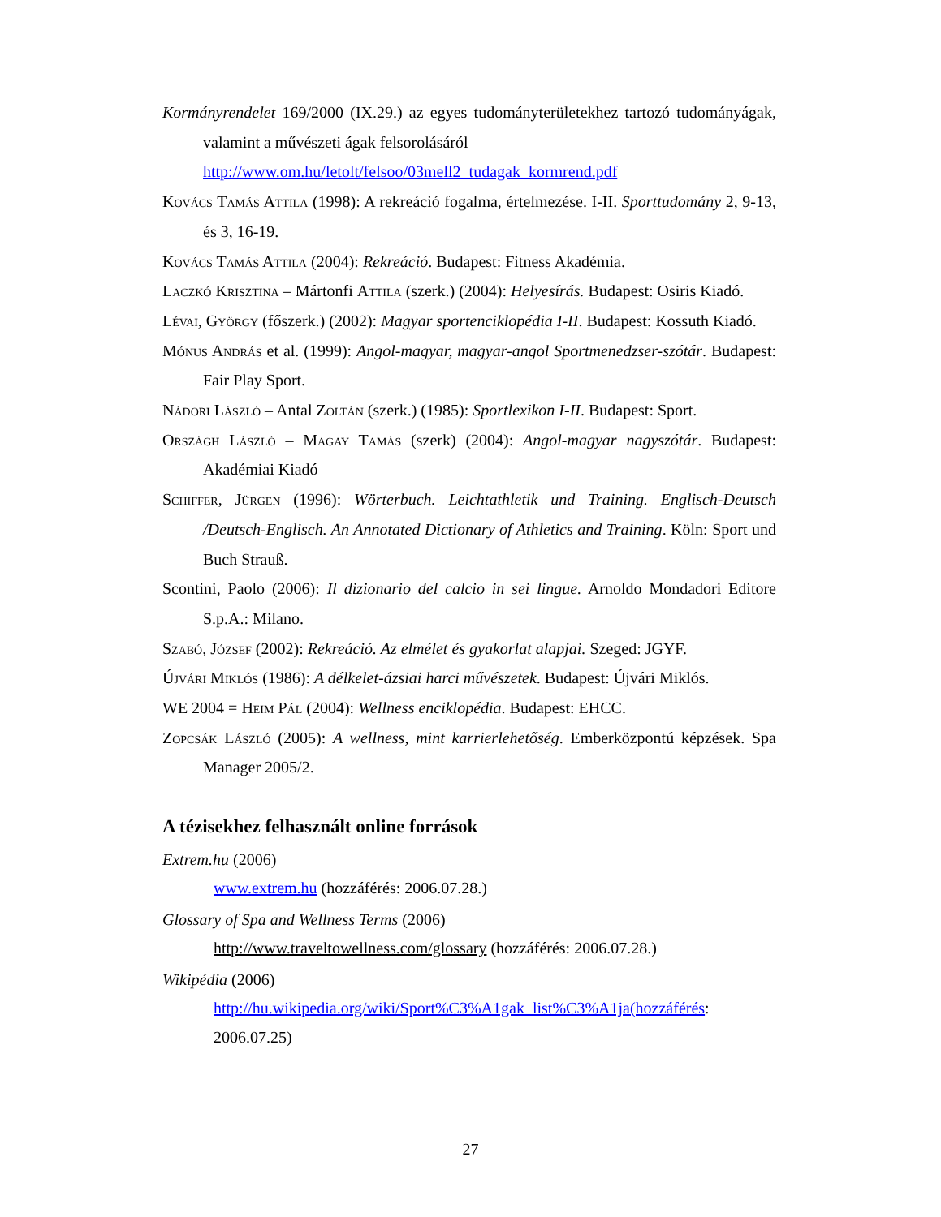Kormányrendelet 169/2000 (IX.29.) az egyes tudományterületekhez tartozó tudományágak, valamint a művészeti ágak felsorolásáról
http://www.om.hu/letolt/felsoo/03mell2_tudagak_kormrend.pdf
Kovács Tamás Attila (1998): A rekreáció fogalma, értelmezése. I-II. Sporttudomány 2, 9-13, és 3, 16-19.
Kovács Tamás Attila (2004): Rekreáció. Budapest: Fitness Akadémia.
Laczkó Krisztina – Mártonfi Attila (szerk.) (2004): Helyesírás. Budapest: Osiris Kiadó.
Lévai, György (főszerk.) (2002): Magyar sportenciklopédia I-II. Budapest: Kossuth Kiadó.
Mónus András et al. (1999): Angol-magyar, magyar-angol Sportmenedzser-szótár. Budapest: Fair Play Sport.
Nádori László – Antal Zoltán (szerk.) (1985): Sportlexikon I-II. Budapest: Sport.
Országh László – Magay Tamás (szerk) (2004): Angol-magyar nagyszótár. Budapest: Akadémiai Kiadó
Schiffer, Jürgen (1996): Wörterbuch. Leichtathletik und Training. Englisch-Deutsch /Deutsch-Englisch. An Annotated Dictionary of Athletics and Training. Köln: Sport und Buch Strauß.
Scontini, Paolo (2006): Il dizionario del calcio in sei lingue. Arnoldo Mondadori Editore S.p.A.: Milano.
Szabó, József (2002): Rekreáció. Az elmélet és gyakorlat alapjai. Szeged: JGYF.
Újvári Miklós (1986): A délkelet-ázsiai harci művészetek. Budapest: Újvári Miklós.
WE 2004 = Heim Pál (2004): Wellness enciklopédia. Budapest: EHCC.
Zopcsák László (2005): A wellness, mint karrierlehetőség. Emberközpontú képzések. Spa Manager 2005/2.
A tézisekhez felhasznált online források
Extrem.hu (2006)
www.extrem.hu (hozzáférés: 2006.07.28.)
Glossary of Spa and Wellness Terms (2006)
http://www.traveltowellness.com/glossary (hozzáférés: 2006.07.28.)
Wikipédia (2006)
http://hu.wikipedia.org/wiki/Sport%C3%A1gak_list%C3%A1ja(hozzáférés: 2006.07.25)
27